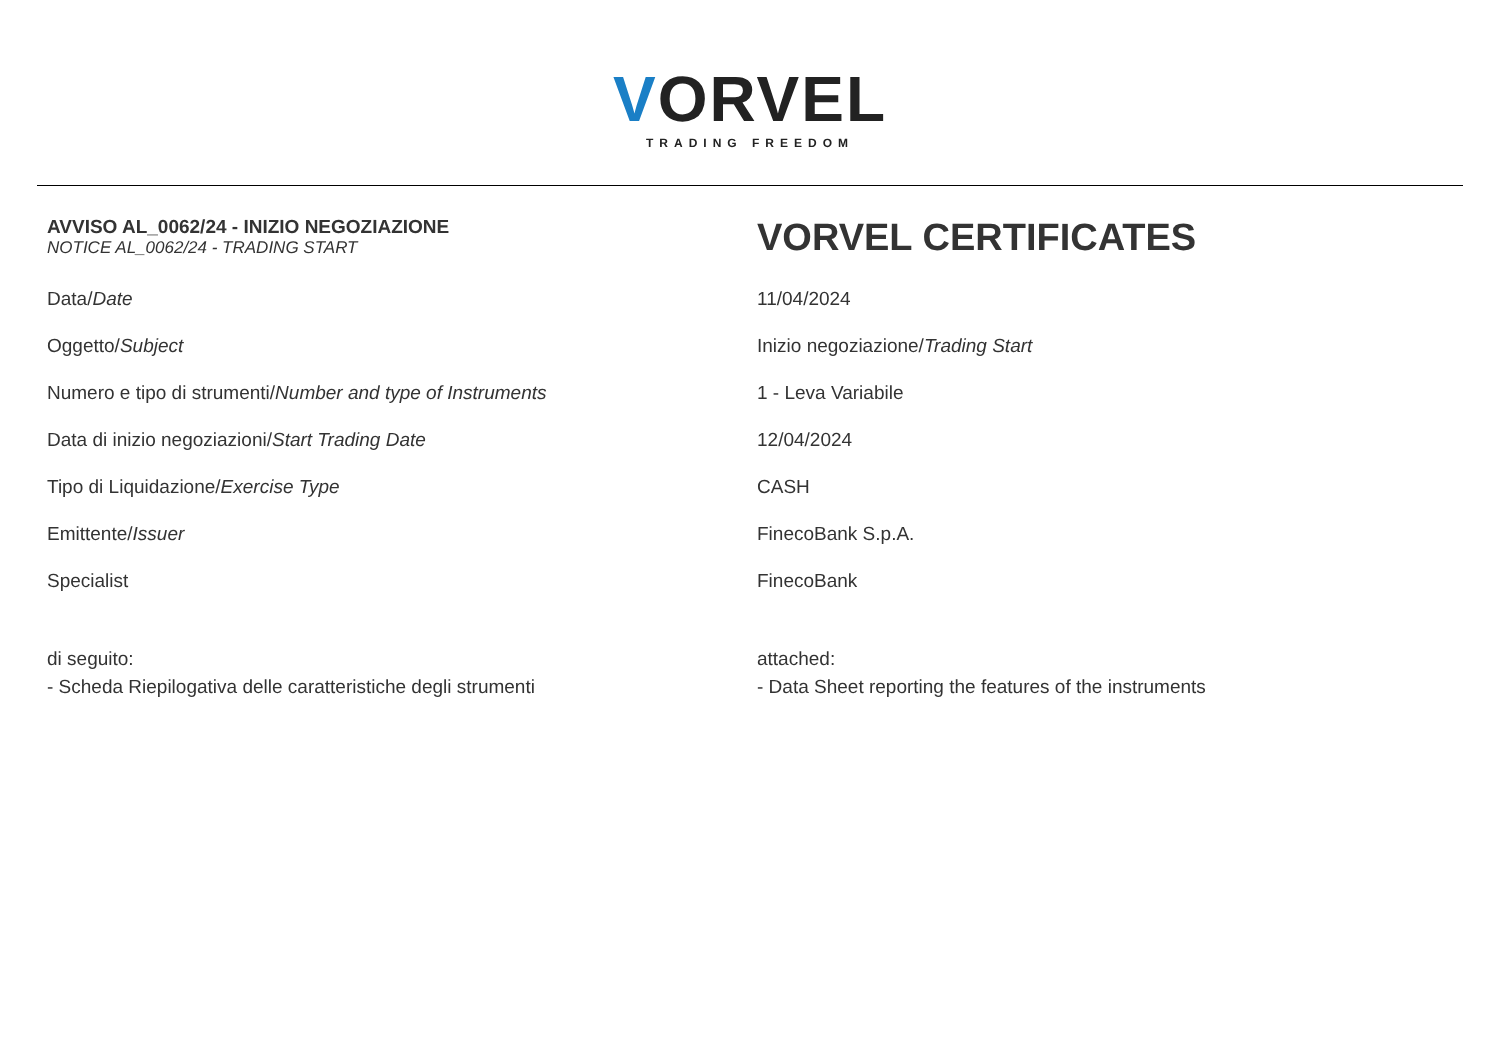VORVEL
TRADING FREEDOM
| AVVISO AL_0062/24 - INIZIO NEGOZIAZIONE NOTICE AL_0062/24 - TRADING START | VORVEL CERTIFICATES |
| Data/ Date | 11/04/2024 |
| Oggetto/ Subject | Inizio negoziazione/ Trading Start |
| Numero e tipo di strumenti/ Number and type of Instruments | 1 - Leva Variabile |
| Data di inizio negoziazioni/ Start Trading Date | 12/04/2024 |
| Tipo di Liquidazione/ Exercise Type | CASH |
| Emittente/ Issuer | FinecoBank S.p.A. |
| Specialist | FinecoBank |
| di seguito: - Scheda Riepilogativa delle caratteristiche degli strumenti | attached: - Data Sheet reporting the features of the instruments |